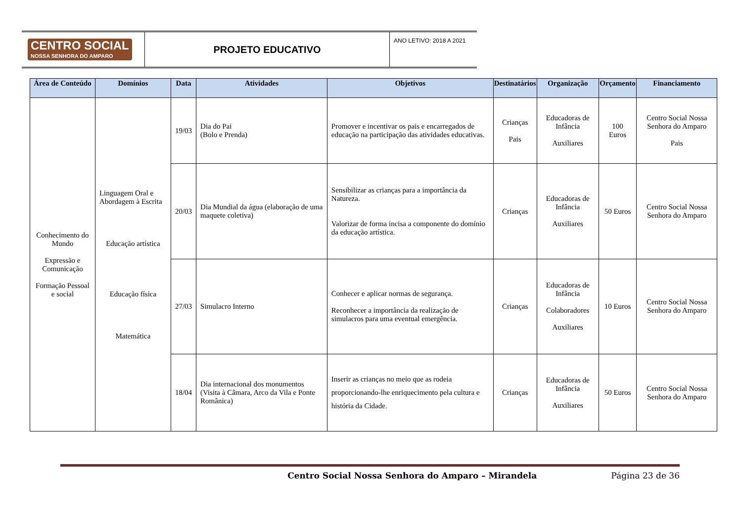CENTRO SOCIAL
NOSSA SENHORA DO AMPARO
PROJETO EDUCATIVO
ANO LETIVO: 2018 A 2021
| Área de Conteúdo | Domínios | Data | Atividades | Objetivos | Destinatários | Organização | Orçamento | Financiamento |
| --- | --- | --- | --- | --- | --- | --- | --- | --- |
| Conhecimento do Mundo Expressão e Comunicação Formação Pessoal e social | Linguagem Oral e Abordagem à Escrita Educação artística Educação física Matemática | 19/03 | Dia do Pai (Bolo e Prenda) | Promover e incentivar os pais e encarregados de educação na participação das atividades educativas. | Crianças Pais | Educadoras de Infância Auxiliares | 100 Euros | Centro Social Nossa Senhora do Amparo Pais |
| | | 20/03 | Dia Mundial da água (elaboração de uma maquete coletiva) | Sensibilizar as crianças para a importância da Natureza. Valorizar de forma incisa a componente do domínio da educação artística. | Crianças | Educadoras de Infância Auxiliares | 50 Euros | Centro Social Nossa Senhora do Amparo |
| | | 27/03 | Simulacro Interno | Conhecer e aplicar normas de segurança. Reconhecer a importância da realização de simulacros para uma eventual emergência. | Crianças | Educadoras de Infância Colaboradores Auxiliares | 10 Euros | Centro Social Nossa Senhora do Amparo |
| | | 18/04 | Dia internacional dos monumentos (Visita à Câmara, Arco da Vila e Ponte Românica) | Inserir as crianças no meio que as rodeia proporcionando-lhe enriquecimento pela cultura e história da Cidade. | Crianças | Educadoras de Infância Auxiliares | 50 Euros | Centro Social Nossa Senhora do Amparo |
Centro Social Nossa Senhora do Amparo – Mirandela Página 23 de 36